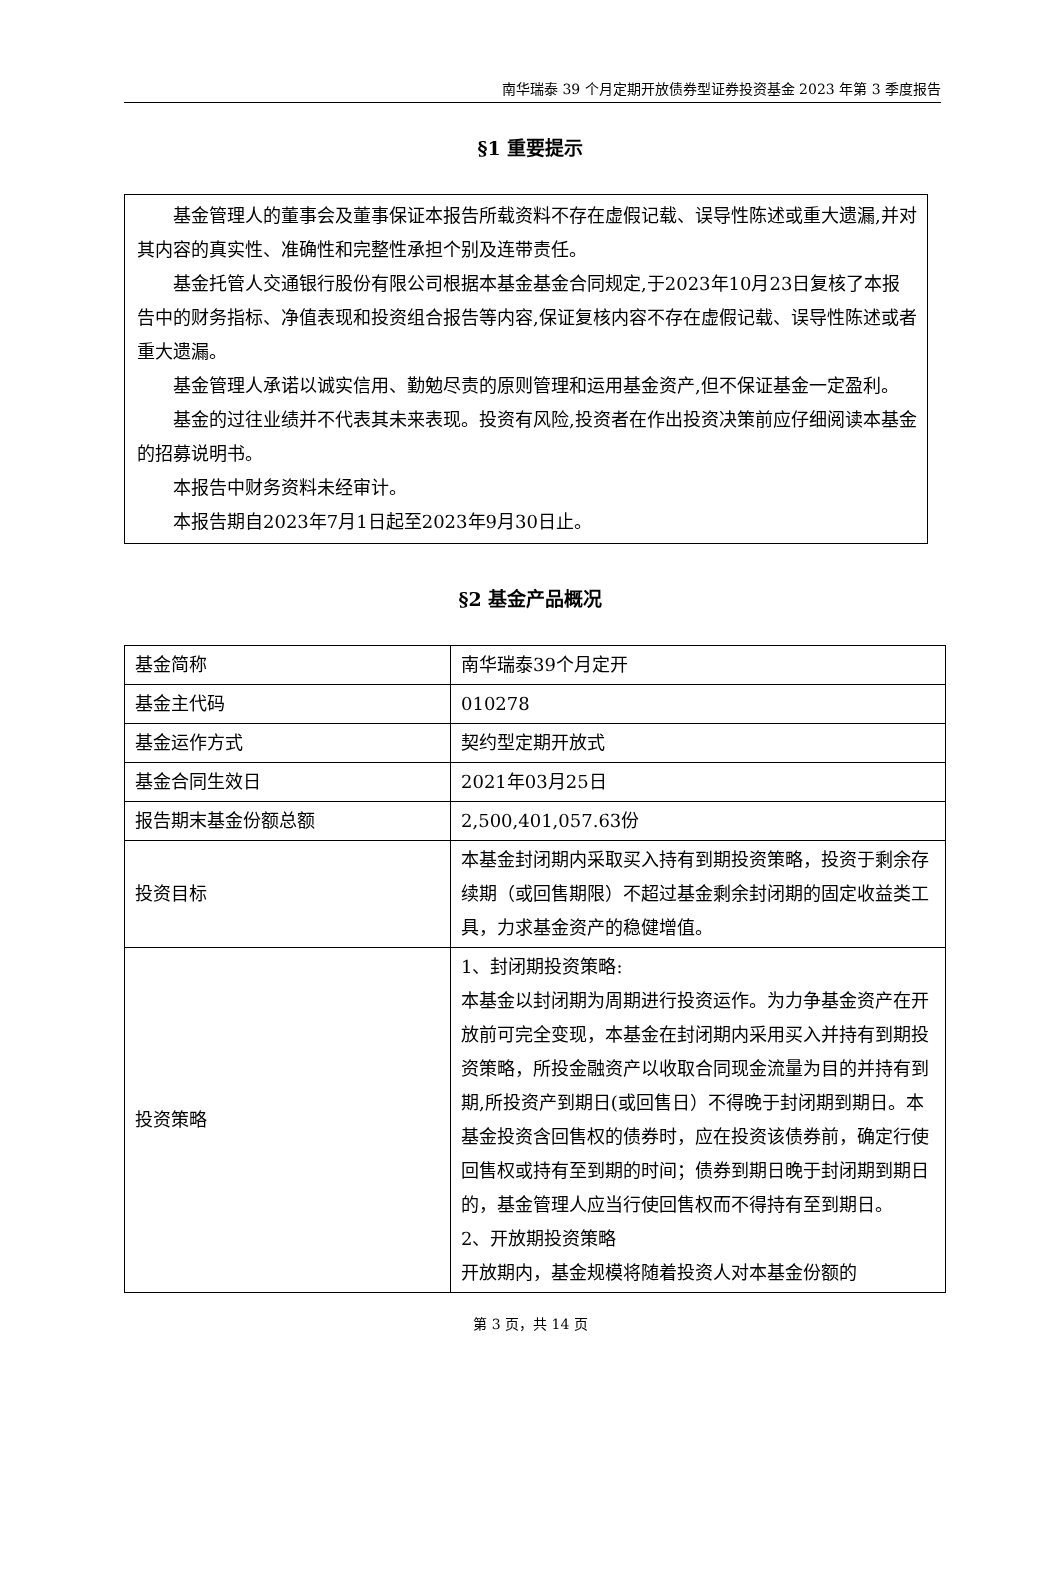南华瑞泰 39 个月定期开放债券型证券投资基金 2023 年第 3 季度报告
§1 重要提示
基金管理人的董事会及董事保证本报告所载资料不存在虚假记载、误导性陈述或重大遗漏,并对其内容的真实性、准确性和完整性承担个别及连带责任。
基金托管人交通银行股份有限公司根据本基金基金合同规定,于2023年10月23日复核了本报告中的财务指标、净值表现和投资组合报告等内容,保证复核内容不存在虚假记载、误导性陈述或者重大遗漏。
基金管理人承诺以诚实信用、勤勉尽责的原则管理和运用基金资产,但不保证基金一定盈利。
基金的过往业绩并不代表其未来表现。投资有风险,投资者在作出投资决策前应仔细阅读本基金的招募说明书。
本报告中财务资料未经审计。
本报告期自2023年7月1日起至2023年9月30日止。
§2 基金产品概况
| 基金简称 | 南华瑞泰39个月定开 |
| 基金主代码 | 010278 |
| 基金运作方式 | 契约型定期开放式 |
| 基金合同生效日 | 2021年03月25日 |
| 报告期末基金份额总额 | 2,500,401,057.63份 |
| 投资目标 | 本基金封闭期内采取买入持有到期投资策略，投资于剩余存续期（或回售期限）不超过基金剩余封闭期的固定收益类工具，力求基金资产的稳健增值。 |
| 投资策略 | 1、封闭期投资策略: 本基金以封闭期为周期进行投资运作。为力争基金资产在开放前可完全变现，本基金在封闭期内采用买入并持有到期投资策略，所投金融资产以收取合同现金流量为目的并持有到期,所投资产到期日(或回售日）不得晚于封闭期到期日。本基金投资含回售权的债券时，应在投资该债券前，确定行使回售权或持有至到期的时间；债券到期日晚于封闭期到期日的，基金管理人应当行使回售权而不得持有至到期日。 2、开放期投资策略 开放期内，基金规模将随着投资人对本基金份额的 |
第 3 页，共 14 页